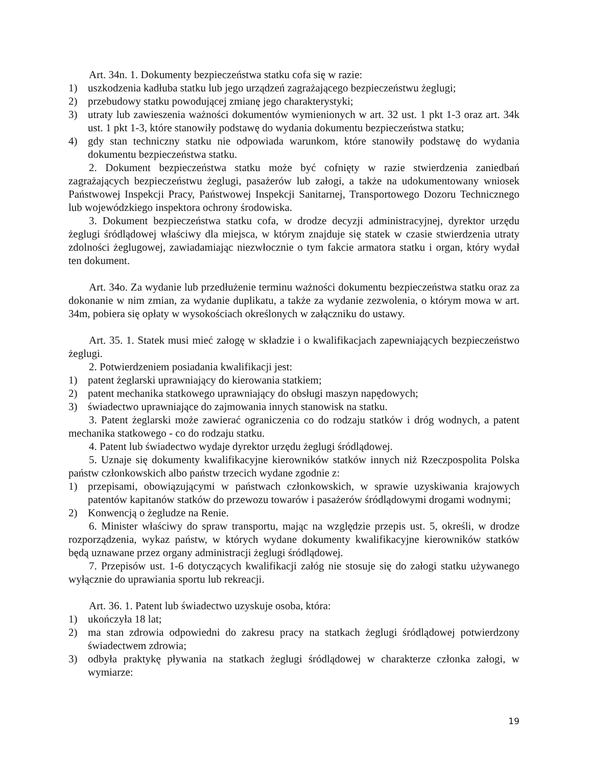Art. 34n. 1. Dokumenty bezpieczeństwa statku cofa się w razie:
1) uszkodzenia kadłuba statku lub jego urządzeń zagrażającego bezpieczeństwu żeglugi;
2) przebudowy statku powodującej zmianę jego charakterystyki;
3) utraty lub zawieszenia ważności dokumentów wymienionych w art. 32 ust. 1 pkt 1-3 oraz art. 34k ust. 1 pkt 1-3, które stanowiły podstawę do wydania dokumentu bezpieczeństwa statku;
4) gdy stan techniczny statku nie odpowiada warunkom, które stanowiły podstawę do wydania dokumentu bezpieczeństwa statku.
2. Dokument bezpieczeństwa statku może być cofnięty w razie stwierdzenia zaniedbań zagrażających bezpieczeństwu żeglugi, pasażerów lub załogi, a także na udokumentowany wniosek Państwowej Inspekcji Pracy, Państwowej Inspekcji Sanitarnej, Transportowego Dozoru Technicznego lub wojewódzkiego inspektora ochrony środowiska.
3. Dokument bezpieczeństwa statku cofa, w drodze decyzji administracyjnej, dyrektor urzędu żeglugi śródlądowej właściwy dla miejsca, w którym znajduje się statek w czasie stwierdzenia utraty zdolności żeglugowej, zawiadamiając niezwłocznie o tym fakcie armatora statku i organ, który wydał ten dokument.
Art. 34o. Za wydanie lub przedłużenie terminu ważności dokumentu bezpieczeństwa statku oraz za dokonanie w nim zmian, za wydanie duplikatu, a także za wydanie zezwolenia, o którym mowa w art. 34m, pobiera się opłaty w wysokościach określonych w załączniku do ustawy.
Art. 35. 1. Statek musi mieć załogę w składzie i o kwalifikacjach zapewniających bezpieczeństwo żeglugi.
2. Potwierdzeniem posiadania kwalifikacji jest:
1) patent żeglarski uprawniający do kierowania statkiem;
2) patent mechanika statkowego uprawniający do obsługi maszyn napędowych;
3) świadectwo uprawniające do zajmowania innych stanowisk na statku.
3. Patent żeglarski może zawierać ograniczenia co do rodzaju statków i dróg wodnych, a patent mechanika statkowego - co do rodzaju statku.
4. Patent lub świadectwo wydaje dyrektor urzędu żeglugi śródlądowej.
5. Uznaje się dokumenty kwalifikacyjne kierowników statków innych niż Rzeczpospolita Polska państw członkowskich albo państw trzecich wydane zgodnie z:
1) przepisami, obowiązującymi w państwach członkowskich, w sprawie uzyskiwania krajowych patentów kapitanów statków do przewozu towarów i pasażerów śródlądowymi drogami wodnymi;
2) Konwencją o żegludze na Renie.
6. Minister właściwy do spraw transportu, mając na względzie przepis ust. 5, określi, w drodze rozporządzenia, wykaz państw, w których wydane dokumenty kwalifikacyjne kierowników statków będą uznawane przez organy administracji żeglugi śródlądowej.
7. Przepisów ust. 1-6 dotyczących kwalifikacji załóg nie stosuje się do załogi statku używanego wyłącznie do uprawiania sportu lub rekreacji.
Art. 36. 1. Patent lub świadectwo uzyskuje osoba, która:
1) ukończyła 18 lat;
2) ma stan zdrowia odpowiedni do zakresu pracy na statkach żeglugi śródlądowej potwierdzony świadectwem zdrowia;
3) odbyła praktykę pływania na statkach żeglugi śródlądowej w charakterze członka załogi, w wymiarze:
19